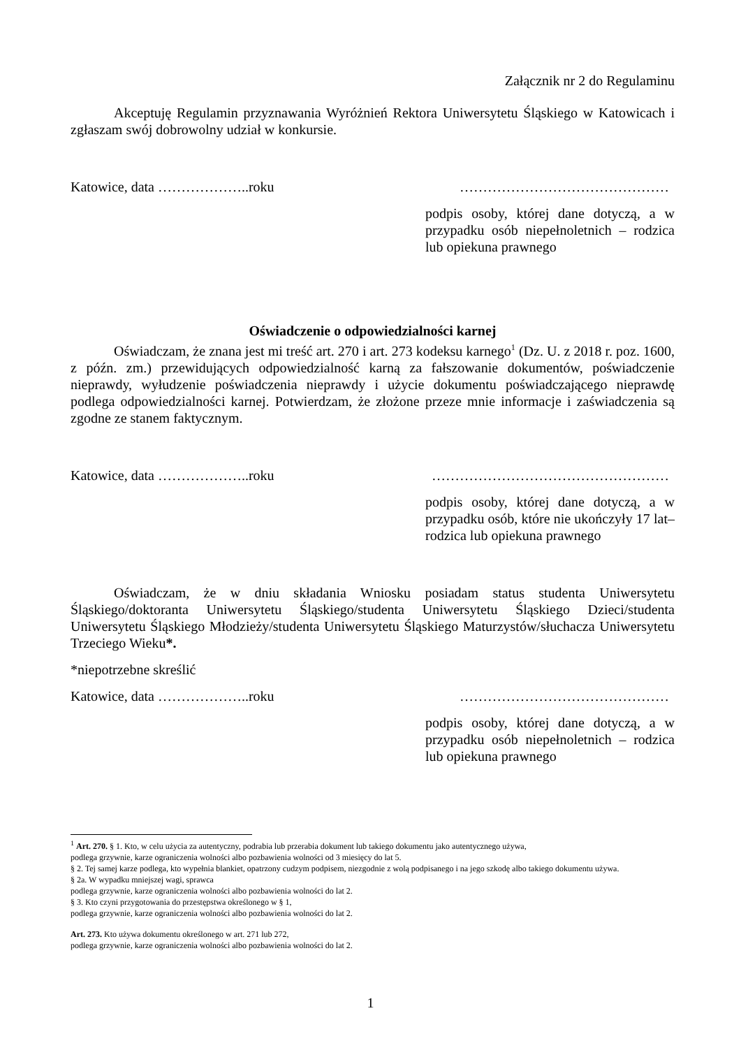Załącznik nr 2 do Regulaminu
Akceptuję Regulamin przyznawania Wyróżnień Rektora Uniwersytetu Śląskiego w Katowicach i zgłaszam swój dobrowolny udział w konkursie.
Katowice, data ………………..roku ………………………………………
podpis osoby, której dane dotyczą, a w przypadku osób niepełnoletnich – rodzica lub opiekuna prawnego
Oświadczenie o odpowiedzialności karnej
Oświadczam, że znana jest mi treść art. 270 i art. 273 kodeksu karnego<sup>1</sup> (Dz. U. z 2018 r. poz. 1600, z późn. zm.) przewidujących odpowiedzialność karną za fałszowanie dokumentów, poświadczenie nieprawdy, wyłudzenie poświadczenia nieprawdy i użycie dokumentu poświadczającego nieprawdę podlega odpowiedzialności karnej. Potwierdzam, że złożone przeze mnie informacje i zaświadczenia są zgodne ze stanem faktycznym.
Katowice, data ………………..roku ……………………………………………
podpis osoby, której dane dotyczą, a w przypadku osób, które nie ukończyły 17 lat– rodzica lub opiekuna prawnego
Oświadczam, że w dniu składania Wniosku posiadam status studenta Uniwersytetu Śląskiego/doktoranta Uniwersytetu Śląskiego/studenta Uniwersytetu Śląskiego Dzieci/studenta Uniwersytetu Śląskiego Młodzieży/studenta Uniwersytetu Śląskiego Maturzystów/słuchacza Uniwersytetu Trzeciego Wieku*.
*niepotrzebne skreślić
Katowice, data ………………..roku ………………………………………
podpis osoby, której dane dotyczą, a w przypadku osób niepełnoletnich – rodzica lub opiekuna prawnego
<sup>1</sup> Art. 270. § 1. Kto, w celu użycia za autentyczny, podrabia lub przerabia dokument lub takiego dokumentu jako autentycznego używa,
podlega grzywnie, karze ograniczenia wolności albo pozbawienia wolności od 3 miesięcy do lat 5.
§ 2. Tej samej karze podlega, kto wypełnia blankiet, opatrzony cudzym podpisem, niezgodnie z wolą podpisanego i na jego szkodę albo takiego dokumentu używa.
§ 2a. W wypadku mniejszej wagi, sprawca
podlega grzywnie, karze ograniczenia wolności albo pozbawienia wolności do lat 2.
§ 3. Kto czyni przygotowania do przestępstwa określonego w § 1,
podlega grzywnie, karze ograniczenia wolności albo pozbawienia wolności do lat 2.
Art. 273. Kto używa dokumentu określonego w art. 271 lub 272,
podlega grzywnie, karze ograniczenia wolności albo pozbawienia wolności do lat 2.
1